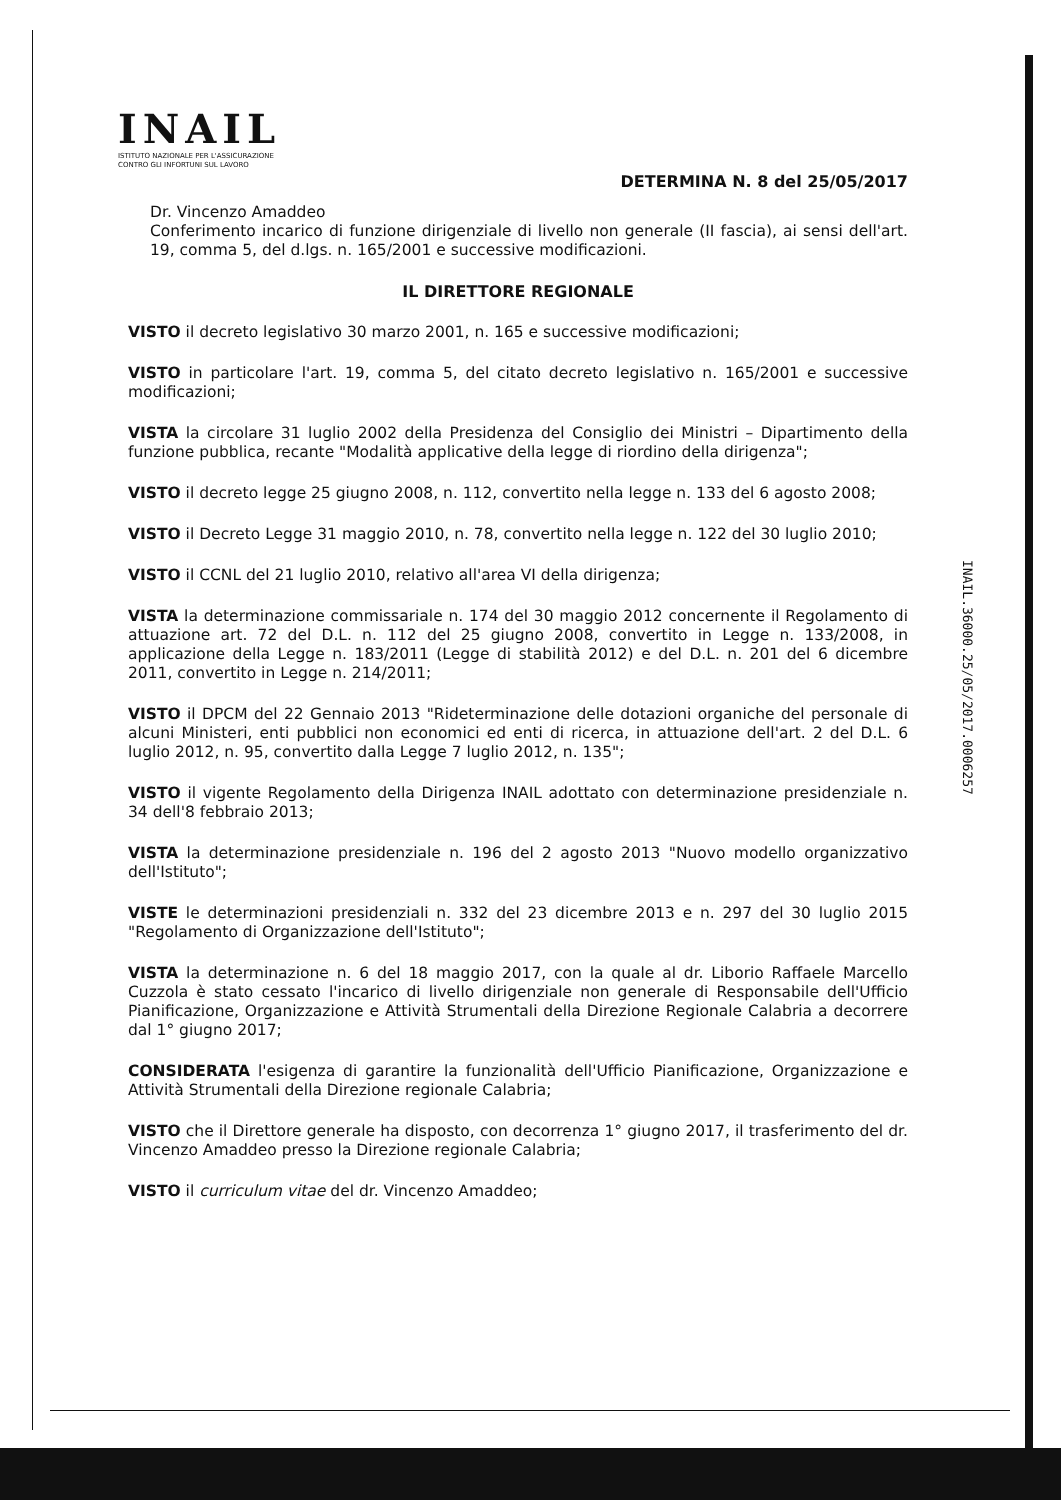INAIL
ISTITUTO NAZIONALE PER L'ASSICURAZIONE
CONTRO GLI INFORTUNI SUL LAVORO
INAIL.36000.25/05/2017.0006257
DETERMINA N. 8 del 25/05/2017
Dr. Vincenzo Amaddeo
Conferimento incarico di funzione dirigenziale di livello non generale (II fascia), ai sensi dell'art. 19, comma 5, del d.lgs. n. 165/2001 e successive modificazioni.
IL DIRETTORE REGIONALE
VISTO il decreto legislativo 30 marzo 2001, n. 165 e successive modificazioni;
VISTO in particolare l'art. 19, comma 5, del citato decreto legislativo n. 165/2001 e successive modificazioni;
VISTA la circolare 31 luglio 2002 della Presidenza del Consiglio dei Ministri – Dipartimento della funzione pubblica, recante "Modalità applicative della legge di riordino della dirigenza";
VISTO il decreto legge 25 giugno 2008, n. 112, convertito nella legge n. 133 del 6 agosto 2008;
VISTO il Decreto Legge 31 maggio 2010, n. 78, convertito nella legge n. 122 del 30 luglio 2010;
VISTO il CCNL del 21 luglio 2010, relativo all'area VI della dirigenza;
VISTA la determinazione commissariale n. 174 del 30 maggio 2012 concernente il Regolamento di attuazione art. 72 del D.L. n. 112 del 25 giugno 2008, convertito in Legge n. 133/2008, in applicazione della Legge n. 183/2011 (Legge di stabilità 2012) e del D.L. n. 201 del 6 dicembre 2011, convertito in Legge n. 214/2011;
VISTO il DPCM del 22 Gennaio 2013 "Rideterminazione delle dotazioni organiche del personale di alcuni Ministeri, enti pubblici non economici ed enti di ricerca, in attuazione dell'art. 2 del D.L. 6 luglio 2012, n. 95, convertito dalla Legge 7 luglio 2012, n. 135";
VISTO il vigente Regolamento della Dirigenza INAIL adottato con determinazione presidenziale n. 34 dell'8 febbraio 2013;
VISTA la determinazione presidenziale n. 196 del 2 agosto 2013 "Nuovo modello organizzativo dell'Istituto";
VISTE le determinazioni presidenziali n. 332 del 23 dicembre 2013 e n. 297 del 30 luglio 2015 "Regolamento di Organizzazione dell'Istituto";
VISTA la determinazione n. 6 del 18 maggio 2017, con la quale al dr. Liborio Raffaele Marcello Cuzzola è stato cessato l'incarico di livello dirigenziale non generale di Responsabile dell'Ufficio Pianificazione, Organizzazione e Attività Strumentali della Direzione Regionale Calabria a decorrere dal 1° giugno 2017;
CONSIDERATA l'esigenza di garantire la funzionalità dell'Ufficio Pianificazione, Organizzazione e Attività Strumentali della Direzione regionale Calabria;
VISTO che il Direttore generale ha disposto, con decorrenza 1° giugno 2017, il trasferimento del dr. Vincenzo Amaddeo presso la Direzione regionale Calabria;
VISTO il curriculum vitae del dr. Vincenzo Amaddeo;